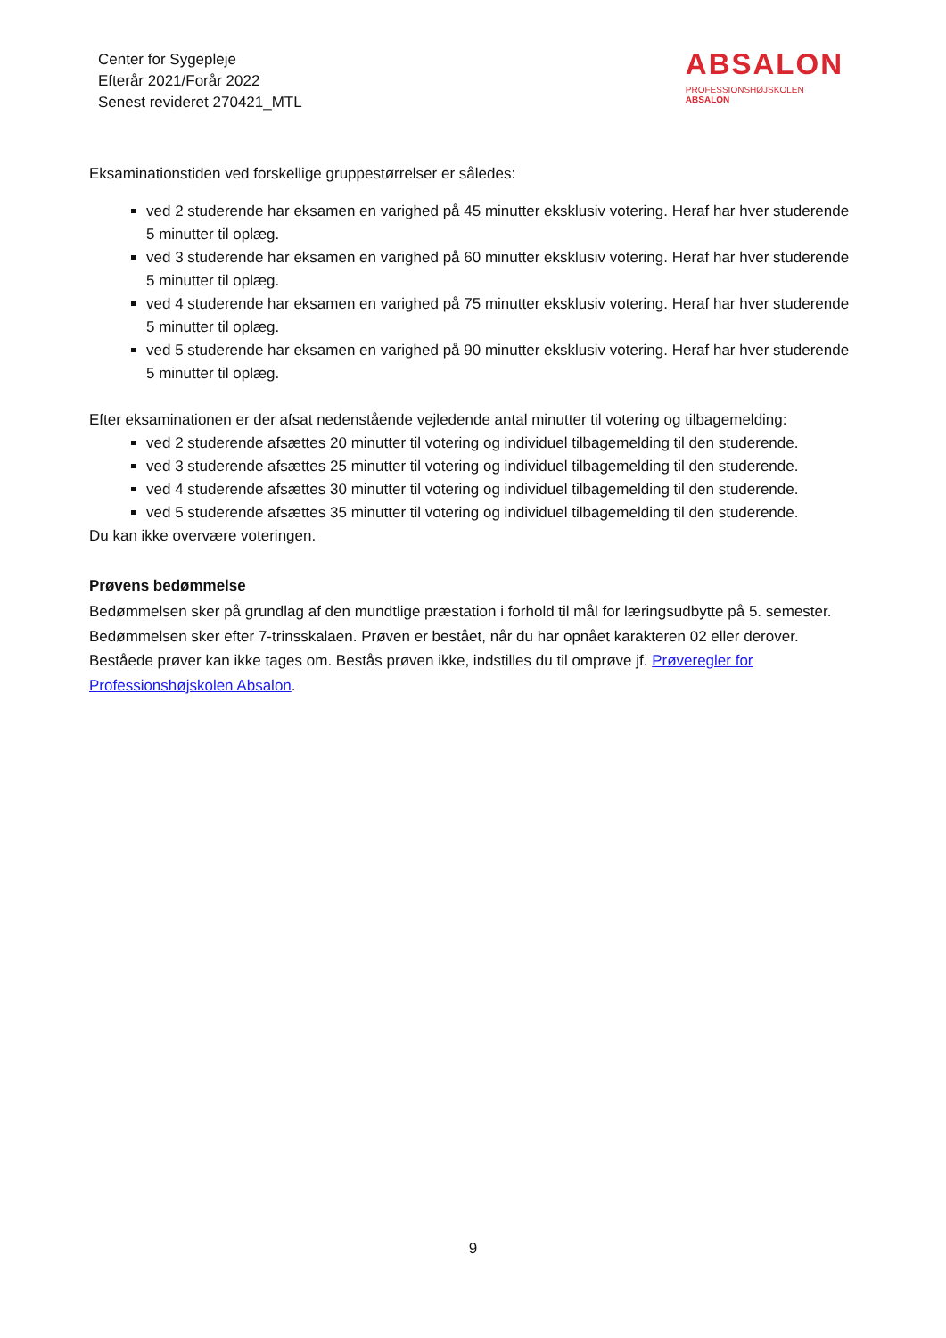Center for Sygepleje
Efterår 2021/Forår 2022
Senest revideret 270421_MTL
ABSALON
PROFESSIONSHØJSKOLEN
ABSALON
Eksaminationstiden ved forskellige gruppestørrelser er således:
ved 2 studerende har eksamen en varighed på 45 minutter eksklusiv votering. Heraf har hver studerende 5 minutter til oplæg.
ved 3 studerende har eksamen en varighed på 60 minutter eksklusiv votering. Heraf har hver studerende 5 minutter til oplæg.
ved 4 studerende har eksamen en varighed på 75 minutter eksklusiv votering. Heraf har hver studerende 5 minutter til oplæg.
ved 5 studerende har eksamen en varighed på 90 minutter eksklusiv votering. Heraf har hver studerende 5 minutter til oplæg.
Efter eksaminationen er der afsat nedenstående vejledende antal minutter til votering og tilbagemelding:
ved 2 studerende afsættes 20 minutter til votering og individuel tilbagemelding til den studerende.
ved 3 studerende afsættes 25 minutter til votering og individuel tilbagemelding til den studerende.
ved 4 studerende afsættes 30 minutter til votering og individuel tilbagemelding til den studerende.
ved 5 studerende afsættes 35 minutter til votering og individuel tilbagemelding til den studerende.
Du kan ikke overvære voteringen.
Prøvens bedømmelse
Bedømmelsen sker på grundlag af den mundtlige præstation i forhold til mål for læringsudbytte på 5. semester. Bedømmelsen sker efter 7-trinsskalaen. Prøven er bestået, når du har opnået karakteren 02 eller derover. Beståede prøver kan ikke tages om. Bestås prøven ikke, indstilles du til omprøve jf. Prøveregler for Professionshøjskolen Absalon.
9